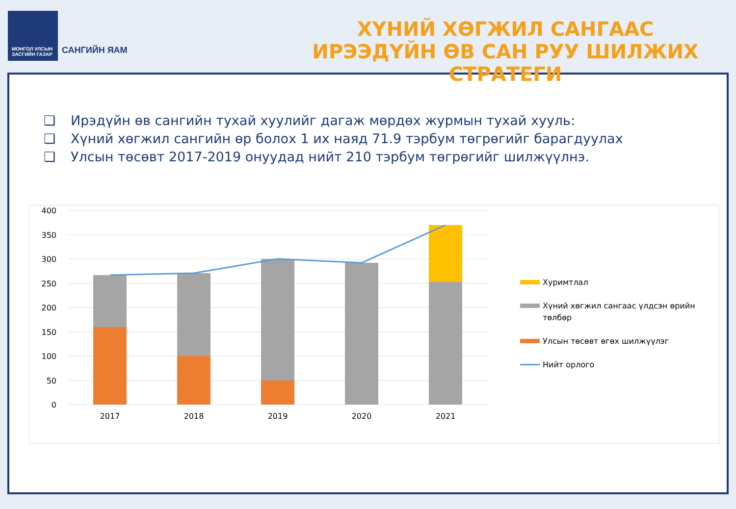МОНГОЛ УЛСЫН
ЗАСГИЙН ГАЗАР
САНГИЙН ЯАМ
ХҮНИЙ ХӨГЖИЛ САНГААС ИРЭЭДҮЙН ӨВ САН РУУ ШИЛЖИХ СТРАТЕГИ
❑ Ирэдүйн өв сангийн тухай хуулийг дагаж мөрдөх журмын тухай хууль:
❑ Хүний хөгжил сангийн өр болох 1 их наяд 71.9 тэрбум төгрөгийг барагдуулах
❑ Улсын төсөвт 2017-2019 онуудад нийт 210 тэрбум төгрөгийг шилжүүлнэ.
400
350
300
250
200
150
100
50
0
2017
2018
2019
2020
2021
Хуримтлал
Хүний хөгжил сангаас үлдсэн өрийн төлбөр
Улсын төсөвт өгөх шилжүүлэг
Нийт орлого